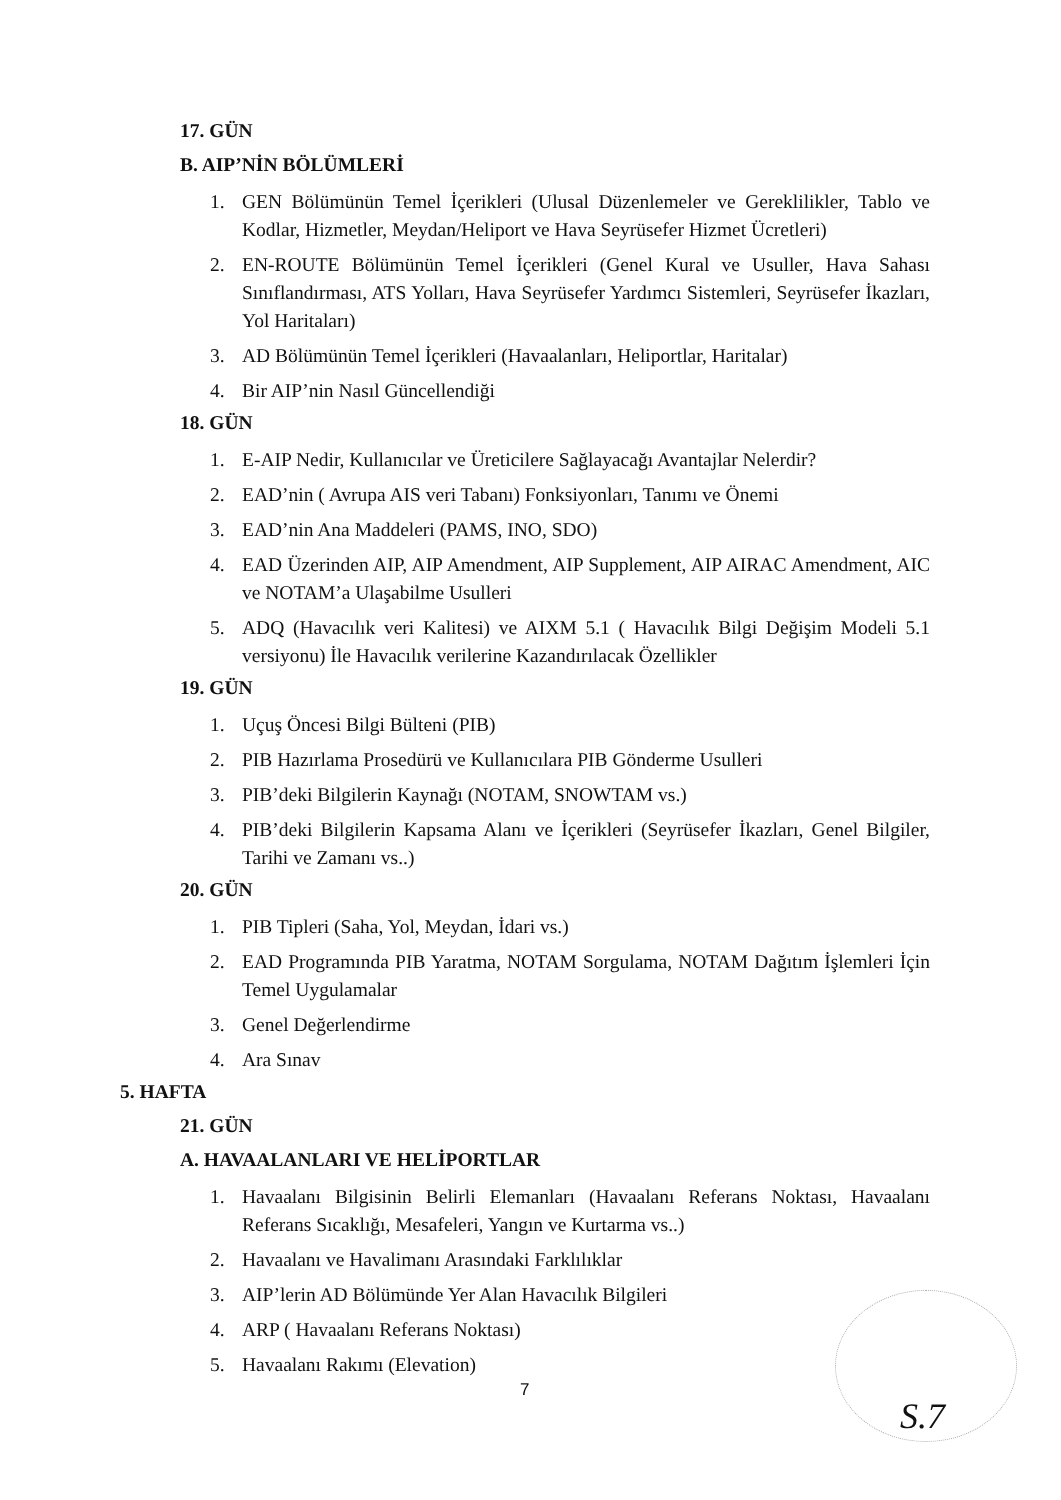17. GÜN
B. AIP’NİN BÖLÜMLERİ
1. GEN Bölümünün Temel İçerikleri (Ulusal Düzenlemeler ve Gereklilikler, Tablo ve Kodlar, Hizmetler, Meydan/Heliport ve Hava Seyrüsefer Hizmet Ücretleri)
2. EN-ROUTE Bölümünün Temel İçerikleri (Genel Kural ve Usuller, Hava Sahası Sınıflandırması, ATS Yolları, Hava Seyrüsefer Yardımcı Sistemleri, Seyrüsefer İkazları, Yol Haritaları)
3. AD Bölümünün Temel İçerikleri (Havaalanları, Heliportlar, Haritalar)
4. Bir AIP’nin Nasıl Güncellendiği
18. GÜN
1. E-AIP Nedir, Kullanıcılar ve Üreticilere Sağlayacağı Avantajlar Nelerdir?
2. EAD’nin ( Avrupa AIS veri Tabanı) Fonksiyonları, Tanımı ve Önemi
3. EAD’nin Ana Maddeleri (PAMS, INO, SDO)
4. EAD Üzerinden AIP, AIP Amendment, AIP Supplement, AIP AIRAC Amendment, AIC ve NOTAM’a Ulaşabilme Usulleri
5. ADQ (Havacılık veri Kalitesi) ve AIXM 5.1 ( Havacılık Bilgi Değişim Modeli 5.1 versiyonu) İle Havacılık verilerine Kazandırılacak Özellikler
19. GÜN
1. Uçuş Öncesi Bilgi Bülteni (PIB)
2. PIB Hazırlama Prosedürü ve Kullanıcılara PIB Gönderme Usulleri
3. PIB’deki Bilgilerin Kaynağı (NOTAM, SNOWTAM vs.)
4. PIB’deki Bilgilerin Kapsama Alanı ve İçerikleri (Seyrüsefer İkazları, Genel Bilgiler, Tarihi ve Zamanı vs..)
20. GÜN
1. PIB Tipleri (Saha, Yol, Meydan, İdari vs.)
2. EAD Programında PIB Yaratma, NOTAM Sorgulama, NOTAM Dağıtım İşlemleri İçin Temel Uygulamalar
3. Genel Değerlendirme
4. Ara Sınav
5. HAFTA
21. GÜN
A. HAVAALANLARI VE HELİPORTLAR
1. Havaalanı Bilgisinin Belirli Elemanları (Havaalanı Referans Noktası, Havaalanı Referans Sıcaklığı, Mesafeleri, Yangın ve Kurtarma vs..)
2. Havaalanı ve Havalimanı Arasındaki Farklılıklar
3. AIP’lerin AD Bölümünde Yer Alan Havacılık Bilgileri
4. ARP ( Havaalanı Referans Noktası)
5. Havaalanı Rakımı (Elevation)
7
S.7